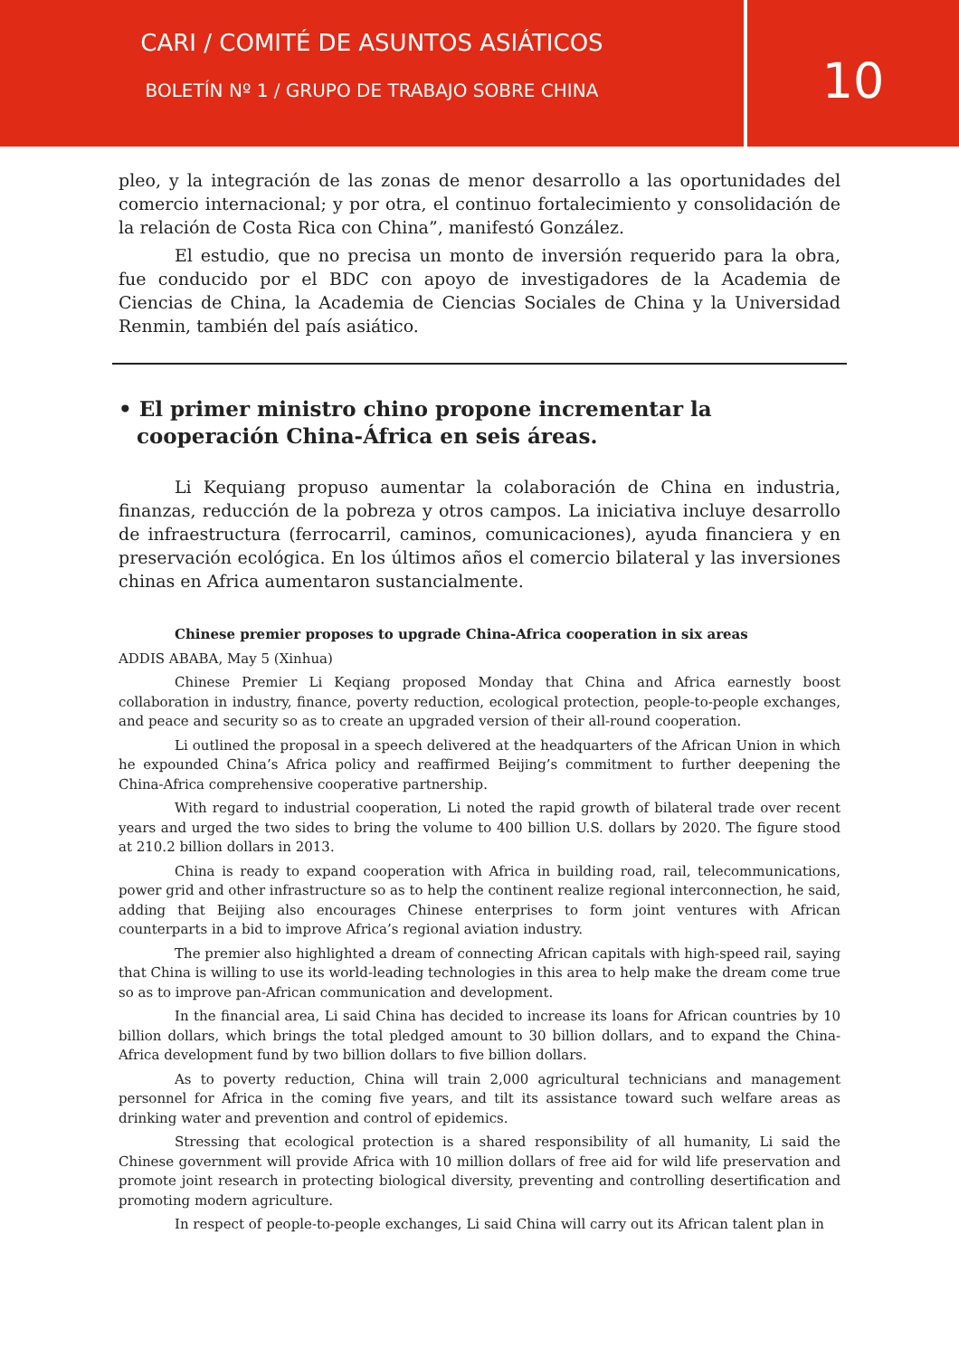CARI / COMITÉ DE ASUNTOS ASIÁTICOS
BOLETÍN Nº 1 / GRUPO DE TRABAJO SOBRE CHINA
10
pleo, y la integración de las zonas de menor desarrollo a las oportunidades del comercio internacional; y por otra, el continuo fortalecimiento y consolidación de la relación de Costa Rica con China”, manifestó González.
El estudio, que no precisa un monto de inversión requerido para la obra, fue conducido por el BDC con apoyo de investigadores de la Academia de Ciencias de China, la Academia de Ciencias Sociales de China y la Universidad Renmin, también del país asiático.
• El primer ministro chino propone incrementar la cooperación China-África en seis áreas.
Li Kequiang propuso aumentar la colaboración de China en industria, finanzas, reducción de la pobreza y otros campos. La iniciativa incluye desarrollo de infraestructura (ferrocarril, caminos, comunicaciones), ayuda financiera y en preservación ecológica. En los últimos años el comercio bilateral y las inversiones chinas en Africa aumentaron sustancialmente.
Chinese premier proposes to upgrade China-Africa cooperation in six areas
ADDIS ABABA, May 5 (Xinhua)
Chinese Premier Li Keqiang proposed Monday that China and Africa earnestly boost collaboration in industry, finance, poverty reduction, ecological protection, people-to-people exchanges, and peace and security so as to create an upgraded version of their all-round cooperation.
Li outlined the proposal in a speech delivered at the headquarters of the African Union in which he expounded China’s Africa policy and reaffirmed Beijing’s commitment to further deepening the China-Africa comprehensive cooperative partnership.
With regard to industrial cooperation, Li noted the rapid growth of bilateral trade over recent years and urged the two sides to bring the volume to 400 billion U.S. dollars by 2020. The figure stood at 210.2 billion dollars in 2013.
China is ready to expand cooperation with Africa in building road, rail, telecommunications, power grid and other infrastructure so as to help the continent realize regional interconnection, he said, adding that Beijing also encourages Chinese enterprises to form joint ventures with African counterparts in a bid to improve Africa’s regional aviation industry.
The premier also highlighted a dream of connecting African capitals with high-speed rail, saying that China is willing to use its world-leading technologies in this area to help make the dream come true so as to improve pan-African communication and development.
In the financial area, Li said China has decided to increase its loans for African countries by 10 billion dollars, which brings the total pledged amount to 30 billion dollars, and to expand the China-Africa development fund by two billion dollars to five billion dollars.
As to poverty reduction, China will train 2,000 agricultural technicians and management personnel for Africa in the coming five years, and tilt its assistance toward such welfare areas as drinking water and prevention and control of epidemics.
Stressing that ecological protection is a shared responsibility of all humanity, Li said the Chinese government will provide Africa with 10 million dollars of free aid for wild life preservation and promote joint research in protecting biological diversity, preventing and controlling desertification and promoting modern agriculture.
In respect of people-to-people exchanges, Li said China will carry out its African talent plan in